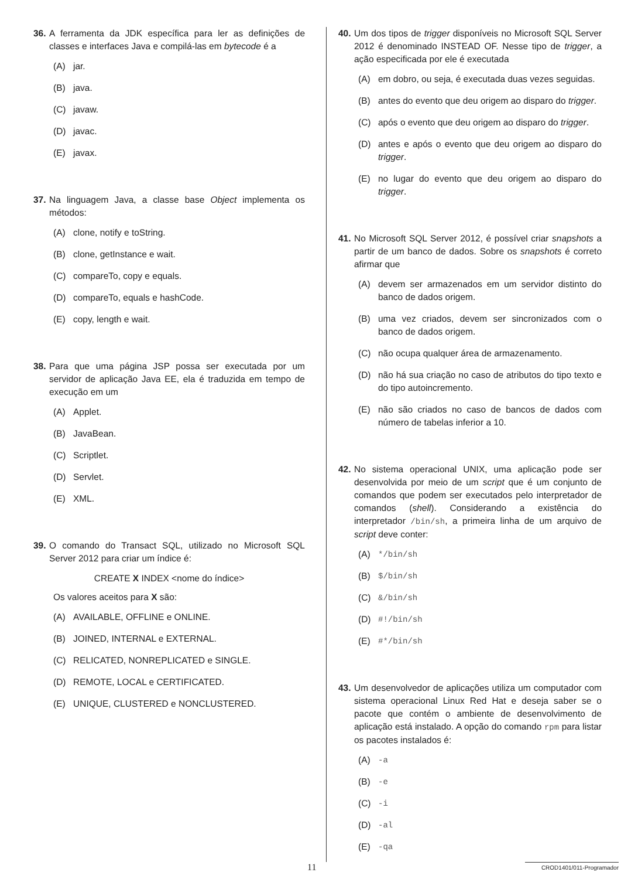36. A ferramenta da JDK específica para ler as definições de classes e interfaces Java e compilá-las em bytecode é a
(A) jar.
(B) java.
(C) javaw.
(D) javac.
(E) javax.
37. Na linguagem Java, a classe base Object implementa os métodos:
(A) clone, notify e toString.
(B) clone, getInstance e wait.
(C) compareTo, copy e equals.
(D) compareTo, equals e hashCode.
(E) copy, length e wait.
38. Para que uma página JSP possa ser executada por um servidor de aplicação Java EE, ela é traduzida em tempo de execução em um
(A) Applet.
(B) JavaBean.
(C) Scriptlet.
(D) Servlet.
(E) XML.
39. O comando do Transact SQL, utilizado no Microsoft SQL Server 2012 para criar um índice é:
CREATE X INDEX <nome do índice>
Os valores aceitos para X são:
(A) AVAILABLE, OFFLINE e ONLINE.
(B) JOINED, INTERNAL e EXTERNAL.
(C) RELICATED, NONREPLICATED e SINGLE.
(D) REMOTE, LOCAL e CERTIFICATED.
(E) UNIQUE, CLUSTERED e NONCLUSTERED.
40. Um dos tipos de trigger disponíveis no Microsoft SQL Server 2012 é denominado INSTEAD OF. Nesse tipo de trigger, a ação especificada por ele é executada
(A) em dobro, ou seja, é executada duas vezes seguidas.
(B) antes do evento que deu origem ao disparo do trigger.
(C) após o evento que deu origem ao disparo do trigger.
(D) antes e após o evento que deu origem ao disparo do trigger.
(E) no lugar do evento que deu origem ao disparo do trigger.
41. No Microsoft SQL Server 2012, é possível criar snapshots a partir de um banco de dados. Sobre os snapshots é correto afirmar que
(A) devem ser armazenados em um servidor distinto do banco de dados origem.
(B) uma vez criados, devem ser sincronizados com o banco de dados origem.
(C) não ocupa qualquer área de armazenamento.
(D) não há sua criação no caso de atributos do tipo texto e do tipo autoincremento.
(E) não são criados no caso de bancos de dados com número de tabelas inferior a 10.
42. No sistema operacional UNIX, uma aplicação pode ser desenvolvida por meio de um script que é um conjunto de comandos que podem ser executados pelo interpretador de comandos (shell). Considerando a existência do interpretador /bin/sh, a primeira linha de um arquivo de script deve conter:
(A) */bin/sh
(B) $/bin/sh
(C) &/bin/sh
(D) #!/bin/sh
(E) #*/bin/sh
43. Um desenvolvedor de aplicações utiliza um computador com sistema operacional Linux Red Hat e deseja saber se o pacote que contém o ambiente de desenvolvimento de aplicação está instalado. A opção do comando rpm para listar os pacotes instalados é:
(A) -a
(B) -e
(C) -i
(D) -al
(E) -qa
11 CROD1401/011-Programador